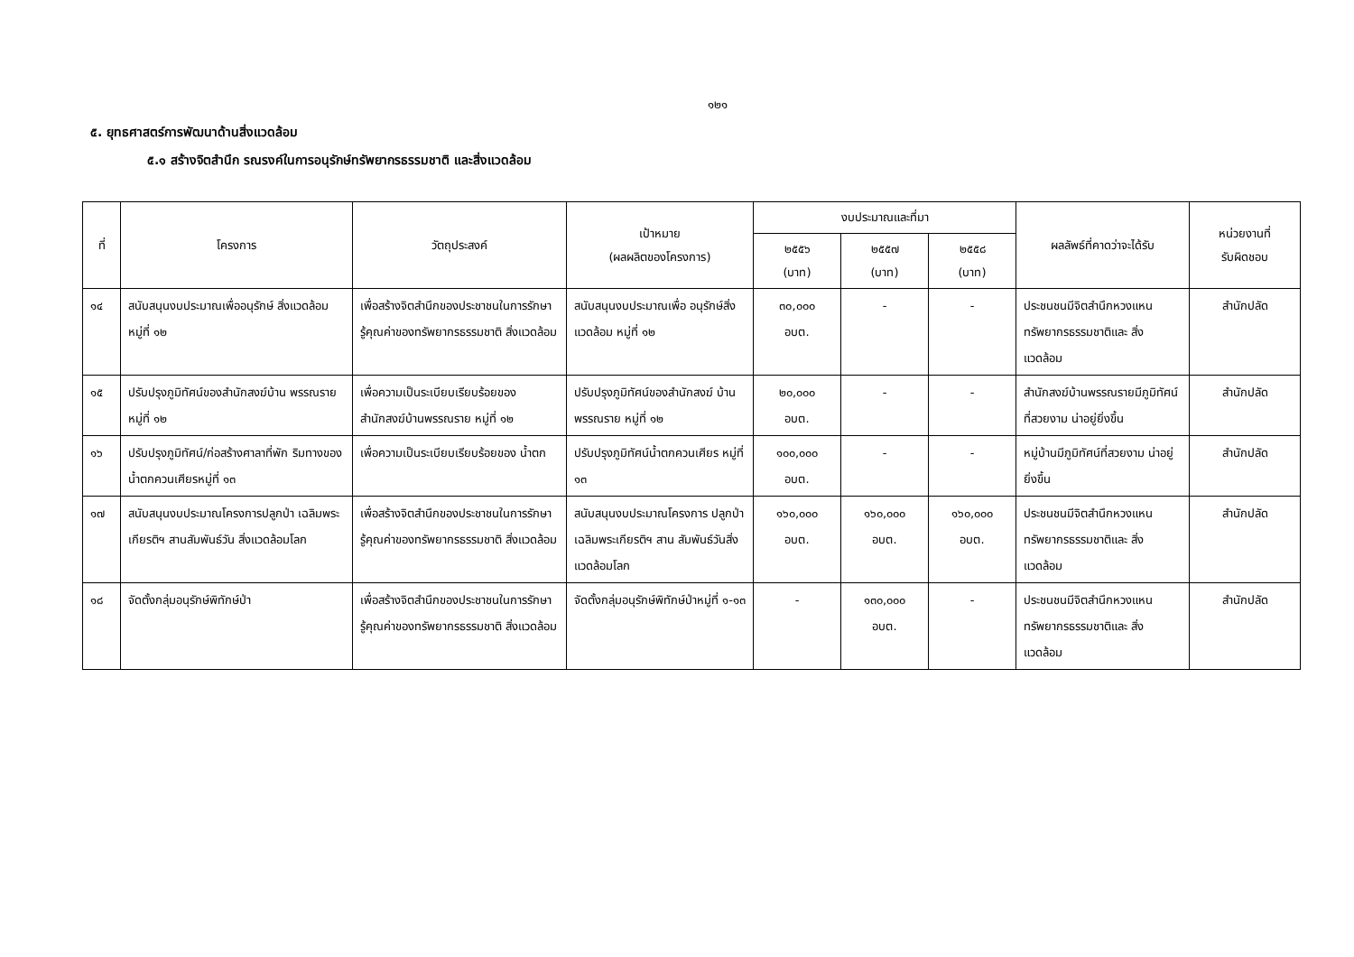๑๒๑
๕. ยุทธศาสตร์การพัฒนาด้านสิ่งแวดล้อม
๕.๑ สร้างจิตสำนึก รณรงค์ในการอนุรักษ์ทรัพยากรธรรมชาติ และสิ่งแวดล้อม
| ที่ | โครงการ | วัตถุประสงค์ | เป้าหมาย (ผลผลิตของโครงการ) | งบประมาณและที่มา | | | ผลลัพธ์ที่คาดว่าจะได้รับ | หน่วยงานที่ รับผิดชอบ |
| --- | --- | --- | --- | --- | --- | --- | --- | --- |
| | | | | ๒๕๕๖ (บาท) | ๒๕๕๗ (บาท) | ๒๕๕๘ (บาท) | | |
| ๑๔ | สนับสนุนงบประมาณเพื่ออนุรักษ์ สิ่งแวดล้อม หมู่ที่ ๑๒ | เพื่อสร้างจิตสำนึกของประชาชนในการรักษา รู้คุณค่าของทรัพยากรธรรมชาติ สิ่งแวดล้อม | สนับสนุนงบประมาณเพื่อ อนุรักษ์สิ่งแวดล้อม หมู่ที่ ๑๒ | ๓๐,๐๐๐ อบต. | - | - | ประชนชนมีจิตสำนึกหวงแหน ทรัพยากรธรรมชาติและ สิ่งแวดล้อม | สำนักปลัด |
| ๑๕ | ปรับปรุงภูมิทัศน์ของสำนักสงฆ์บ้าน พรรณราย หมู่ที่ ๑๒ | เพื่อความเป็นระเบียบเรียบร้อยของ สำนักสงฆ์บ้านพรรณราย หมู่ที่ ๑๒ | ปรับปรุงภูมิทัศน์ของสำนักสงฆ์ บ้านพรรณราย หมู่ที่ ๑๒ | ๒๐,๐๐๐ อบต. | - | - | สำนักสงฆ์บ้านพรรณรายมีภูมิทัศน์ที่สวยงาม น่าอยู่ยิ่งขึ้น | สำนักปลัด |
| ๑๖ | ปรับปรุงภูมิทัศน์/ก่อสร้างศาลาที่พัก ริมทางของน้ำตกควนเศียรหมู่ที่ ๑๓ | เพื่อความเป็นระเบียบเรียบร้อยของ น้ำตก | ปรับปรุงภูมิทัศน์น้ำตกควนเศียร หมู่ที่ ๑๓ | ๑๐๐,๐๐๐ อบต. | - | - | หมู่บ้านมีภูมิทัศน์ที่สวยงาม น่าอยู่ยิ่งขึ้น | สำนักปลัด |
| ๑๗ | สนับสนุนงบประมาณโครงการปลูกป่า เฉลิมพระเกียรติฯ สานสัมพันธ์วัน สิ่งแวดล้อมโลก | เพื่อสร้างจิตสำนึกของประชาชนในการรักษา รู้คุณค่าของทรัพยากรธรรมชาติ สิ่งแวดล้อม | สนับสนุนงบประมาณโครงการ ปลูกป่าเฉลิมพระเกียรติฯ สาน สัมพันธ์วันสิ่งแวดล้อมโลก | ๑๖๐,๐๐๐ อบต. | ๑๖๐,๐๐๐ อบต. | ๑๖๐,๐๐๐ อบต. | ประชนชนมีจิตสำนึกหวงแหน ทรัพยากรธรรมชาติและ สิ่งแวดล้อม | สำนักปลัด |
| ๑๘ | จัดตั้งกลุ่มอนุรักษ์พิทักษ์ป่า | เพื่อสร้างจิตสำนึกของประชาชนในการรักษา รู้คุณค่าของทรัพยากรธรรมชาติ สิ่งแวดล้อม | จัดตั้งกลุ่มอนุรักษ์พิทักษ์ป่าหมู่ที่ ๑-๑๓ | - | ๑๓๐,๐๐๐ อบต. | - | ประชนชนมีจิตสำนึกหวงแหน ทรัพยากรธรรมชาติและ สิ่งแวดล้อม | สำนักปลัด |